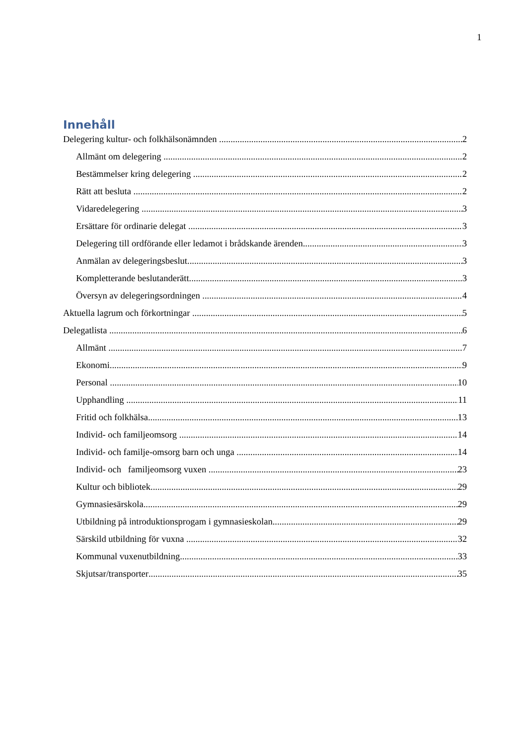1
Innehåll
Delegering kultur- och folkhälsonämnden 2
Allmänt om delegering 2
Bestämmelser kring delegering 2
Rätt att besluta 2
Vidaredelegering 3
Ersättare för ordinarie delegat 3
Delegering till ordförande eller ledamot i brådskande ärenden 3
Anmälan av delegeringsbeslut 3
Kompletterande beslutanderätt 3
Översyn av delegeringsordningen 4
Aktuella lagrum och förkortningar 5
Delegatlista 6
Allmänt 7
Ekonomi 9
Personal 10
Upphandling 11
Fritid och folkhälsa 13
Individ- och familjeomsorg 14
Individ- och familje-omsorg barn och unga 14
Individ- och familjeomsorg vuxen 23
Kultur och bibliotek 29
Gymnasiesärskola 29
Utbildning på introduktionsprogam i gymnasieskolan 29
Särskild utbildning för vuxna 32
Kommunal vuxenutbildning 33
Skjutsar/transporter 35